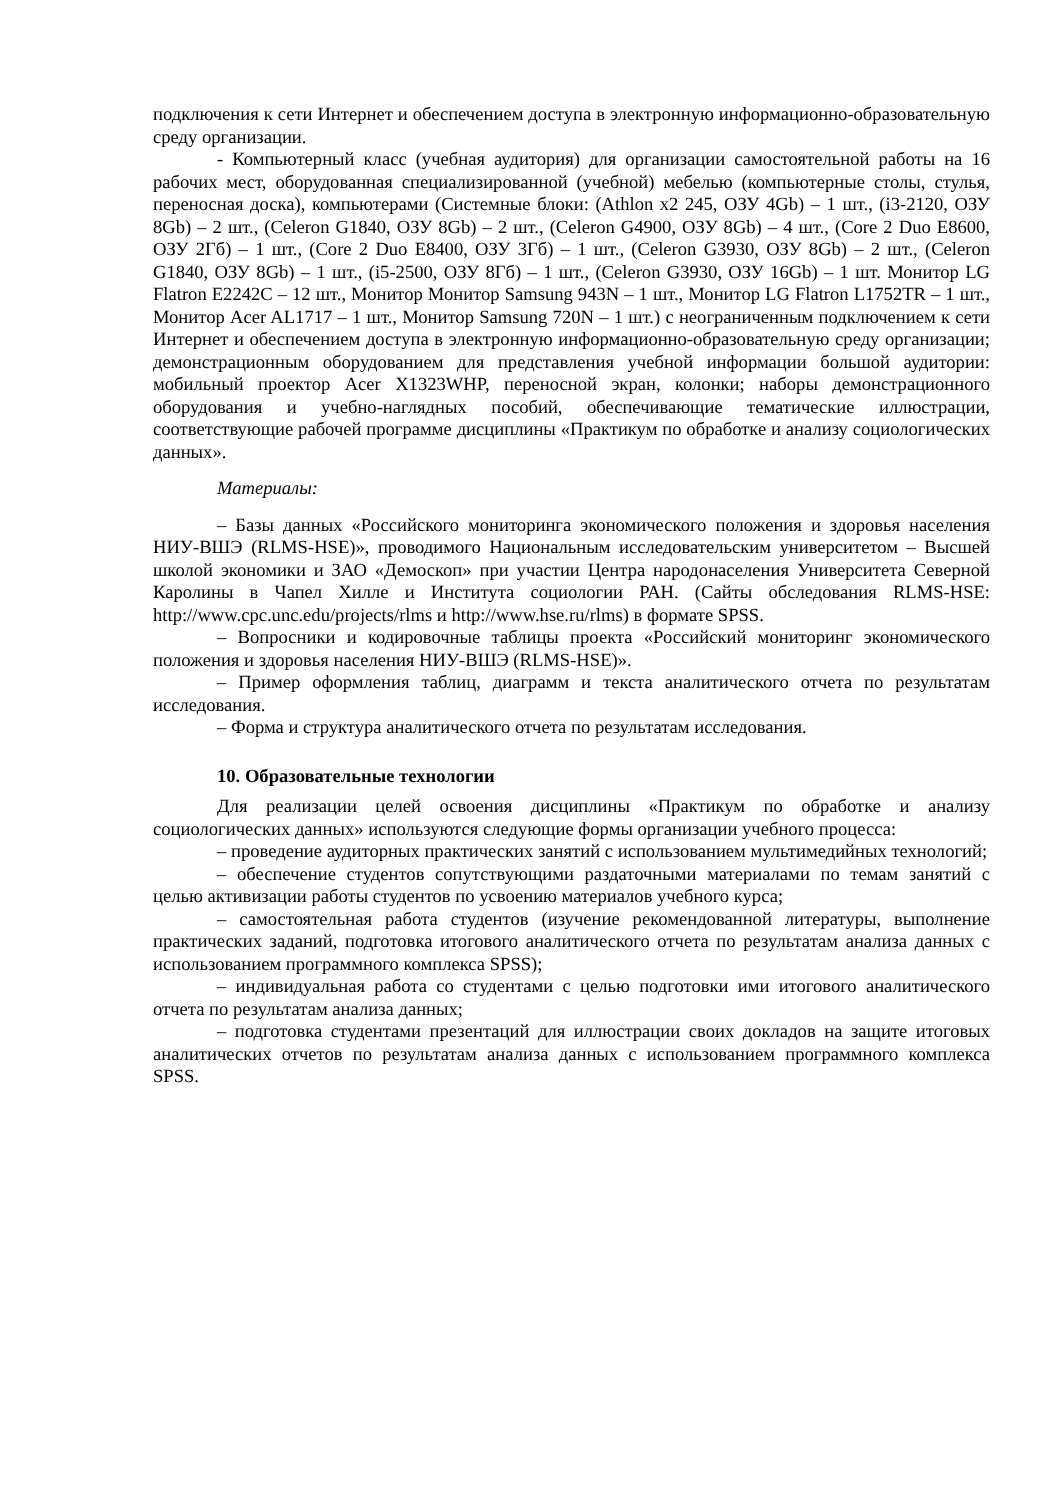подключения к сети Интернет и обеспечением доступа в электронную информационно-образовательную среду организации.
- Компьютерный класс (учебная аудитория) для организации самостоятельной работы на 16 рабочих мест, оборудованная специализированной (учебной) мебелью (компьютерные столы, стулья, переносная доска), компьютерами (Системные блоки: (Athlon x2 245, ОЗУ 4Gb) – 1 шт., (i3-2120, ОЗУ 8Gb) – 2 шт., (Celeron G1840, ОЗУ 8Gb) – 2 шт., (Celeron G4900, ОЗУ 8Gb) – 4 шт., (Core 2 Duo E8600, ОЗУ 2Гб) – 1 шт., (Core 2 Duo E8400, ОЗУ 3Гб) – 1 шт., (Celeron G3930, ОЗУ 8Gb) – 2 шт., (Celeron G1840, ОЗУ 8Gb) – 1 шт., (i5-2500, ОЗУ 8Гб) – 1 шт., (Celeron G3930, ОЗУ 16Gb) – 1 шт. Монитор LG Flatron E2242C – 12 шт., Монитор Монитор Samsung 943N – 1 шт., Монитор LG Flatron L1752TR – 1 шт., Монитор Acer AL1717 – 1 шт., Монитор Samsung 720N – 1 шт.) с неограниченным подключением к сети Интернет и обеспечением доступа в электронную информационно-образовательную среду организации; демонстрационным оборудованием для представления учебной информации большой аудитории: мобильный проектор Acer X1323WHP, переносной экран, колонки; наборы демонстрационного оборудования и учебно-наглядных пособий, обеспечивающие тематические иллюстрации, соответствующие рабочей программе дисциплины «Практикум по обработке и анализу социологических данных».
Материалы:
– Базы данных «Российского мониторинга экономического положения и здоровья населения НИУ-ВШЭ (RLMS-HSE)», проводимого Национальным исследовательским университетом – Высшей школой экономики и ЗАО «Демоскоп» при участии Центра народонаселения Университета Северной Каролины в Чапел Хилле и Института социологии РАН. (Сайты обследования RLMS-HSE: http://www.cpc.unc.edu/projects/rlms и http://www.hse.ru/rlms) в формате SPSS.
– Вопросники и кодировочные таблицы проекта «Российский мониторинг экономического положения и здоровья населения НИУ-ВШЭ (RLMS-HSE)».
– Пример оформления таблиц, диаграмм и текста аналитического отчета по результатам исследования.
– Форма и структура аналитического отчета по результатам исследования.
10. Образовательные технологии
Для реализации целей освоения дисциплины «Практикум по обработке и анализу социологических данных» используются следующие формы организации учебного процесса:
– проведение аудиторных практических занятий с использованием мультимедийных технологий;
– обеспечение студентов сопутствующими раздаточными материалами по темам занятий с целью активизации работы студентов по усвоению материалов учебного курса;
– самостоятельная работа студентов (изучение рекомендованной литературы, выполнение практических заданий, подготовка итогового аналитического отчета по результатам анализа данных с использованием программного комплекса SPSS);
– индивидуальная работа со студентами с целью подготовки ими итогового аналитического отчета по результатам анализа данных;
– подготовка студентами презентаций для иллюстрации своих докладов на защите итоговых аналитических отчетов по результатам анализа данных с использованием программного комплекса SPSS.